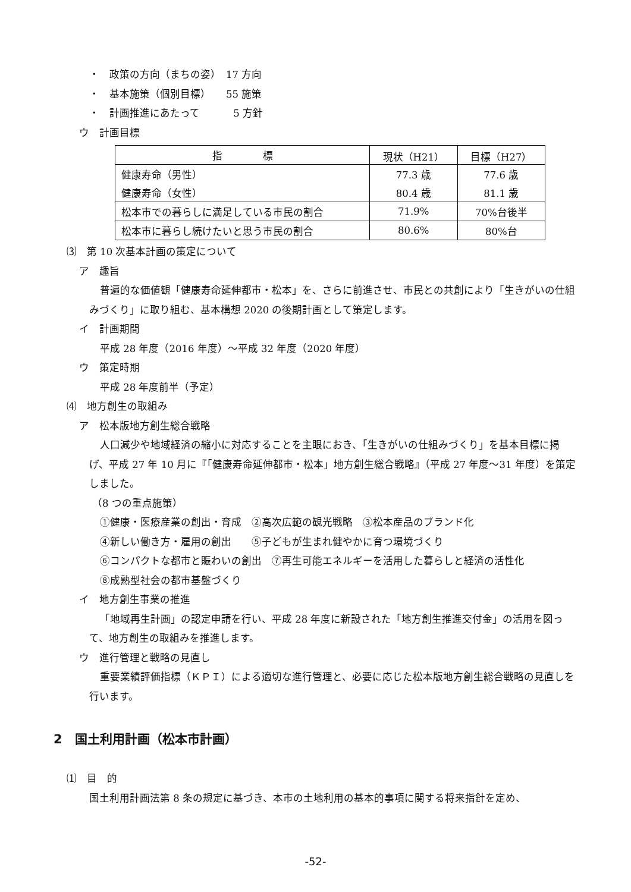・　政策の方向（まちの姿）　17 方向
・　基本施策（個別目標）　　55 施策
・　計画推進にあたって　　　 5 方針
ウ　計画目標
| 指 標 | 現状（H21） | 目標（H27） |
| --- | --- | --- |
| 健康寿命（男性） | 77.3 歳 | 77.6 歳 |
| 健康寿命（女性） | 80.4 歳 | 81.1 歳 |
| 松本市での暮らしに満足している市民の割合 | 71.9% | 70%台後半 |
| 松本市に暮らし続けたいと思う市民の割合 | 80.6% | 80%台 |
⑶　第 10 次基本計画の策定について
ア　趣旨
普遍的な価値観「健康寿命延伸都市・松本」を、さらに前進させ、市民との共創により「生きがいの仕組みづくり」に取り組む、基本構想 2020 の後期計画として策定します。
イ　計画期間
平成 28 年度（2016 年度）～平成 32 年度（2020 年度）
ウ　策定時期
平成 28 年度前半（予定）
⑷　地方創生の取組み
ア　松本版地方創生総合戦略
人口減少や地域経済の縮小に対応することを主眼におき、「生きがいの仕組みづくり」を基本目標に掲げ、平成 27 年 10 月に『「健康寿命延伸都市・松本」地方創生総合戦略』（平成 27 年度～31 年度）を策定しました。
（8 つの重点施策）
①健康・医療産業の創出・育成　②高次広範の観光戦略　③松本産品のブランド化
④新しい働き方・雇用の創出　　⑤子どもが生まれ健やかに育つ環境づくり
⑥コンパクトな都市と賑わいの創出　⑦再生可能エネルギーを活用した暮らしと経済の活性化
⑧成熟型社会の都市基盤づくり
イ　地方創生事業の推進
「地域再生計画」の認定申請を行い、平成 28 年度に新設された「地方創生推進交付金」の活用を図って、地方創生の取組みを推進します。
ウ　進行管理と戦略の見直し
重要業績評価指標（ＫＰＩ）による適切な進行管理と、必要に応じた松本版地方創生総合戦略の見直しを行います。
2　国土利用計画（松本市計画）
⑴　目　的
国土利用計画法第 8 条の規定に基づき、本市の土地利用の基本的事項に関する将来指針を定め、
-52-